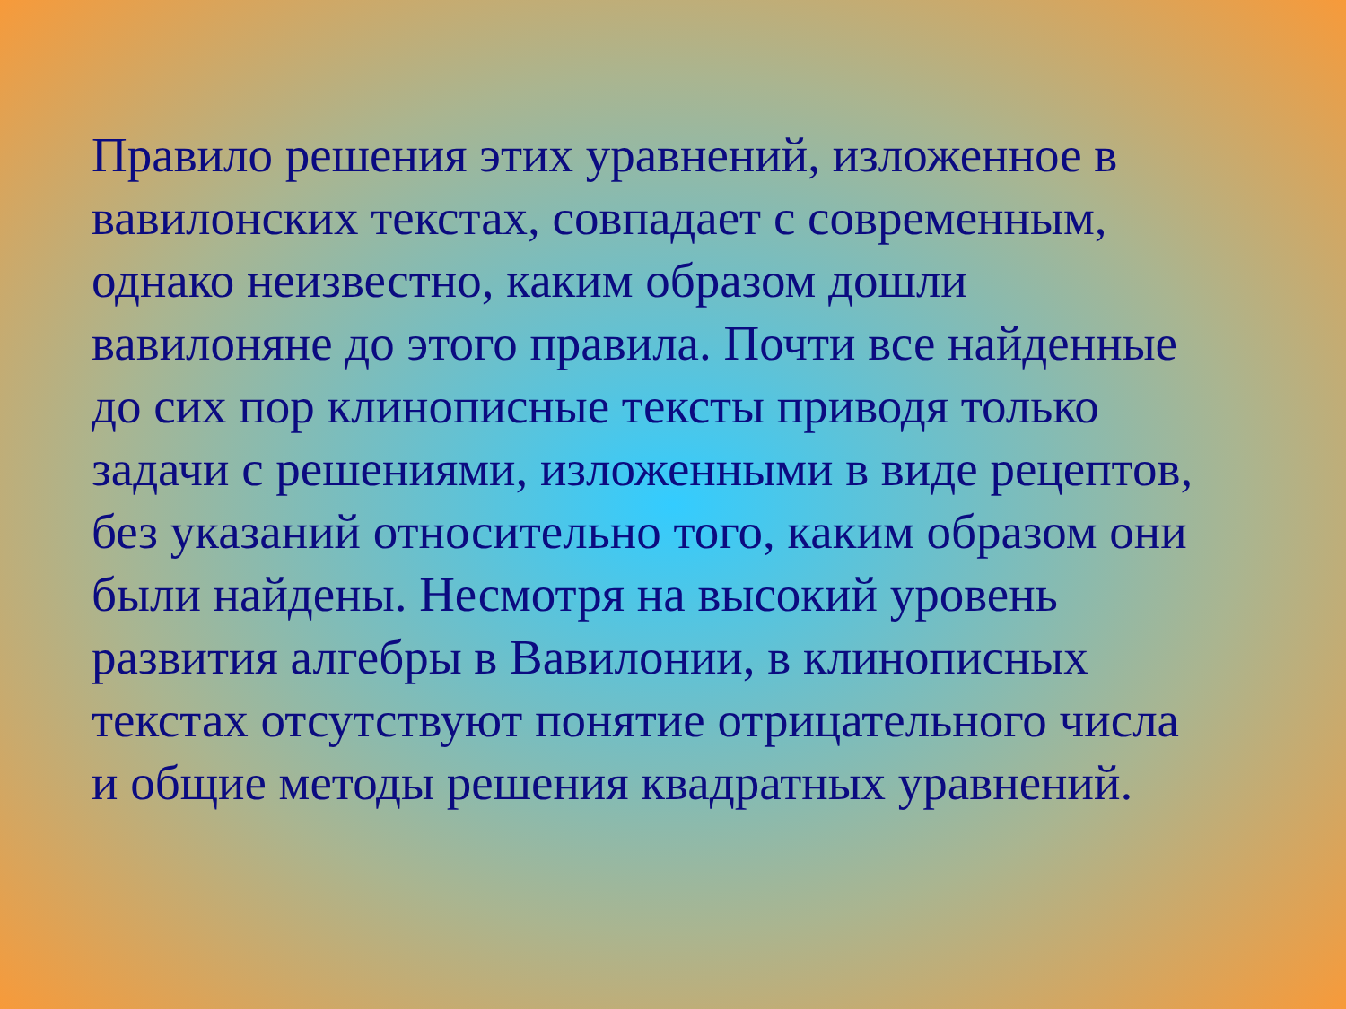Правило решения этих уравнений, изложенное в
вавилонских текстах, совпадает с современным,
однако неизвестно, каким образом дошли
вавилоняне до этого правила. Почти все найденные
до сих пор клинописные тексты приводя только
задачи с решениями, изложенными в виде рецептов,
без указаний относительно того, каким образом они
были найдены. Несмотря на высокий уровень
развития алгебры в Вавилонии, в клинописных
текстах отсутствуют понятие отрицательного числа
и общие методы решения квадратных уравнений.